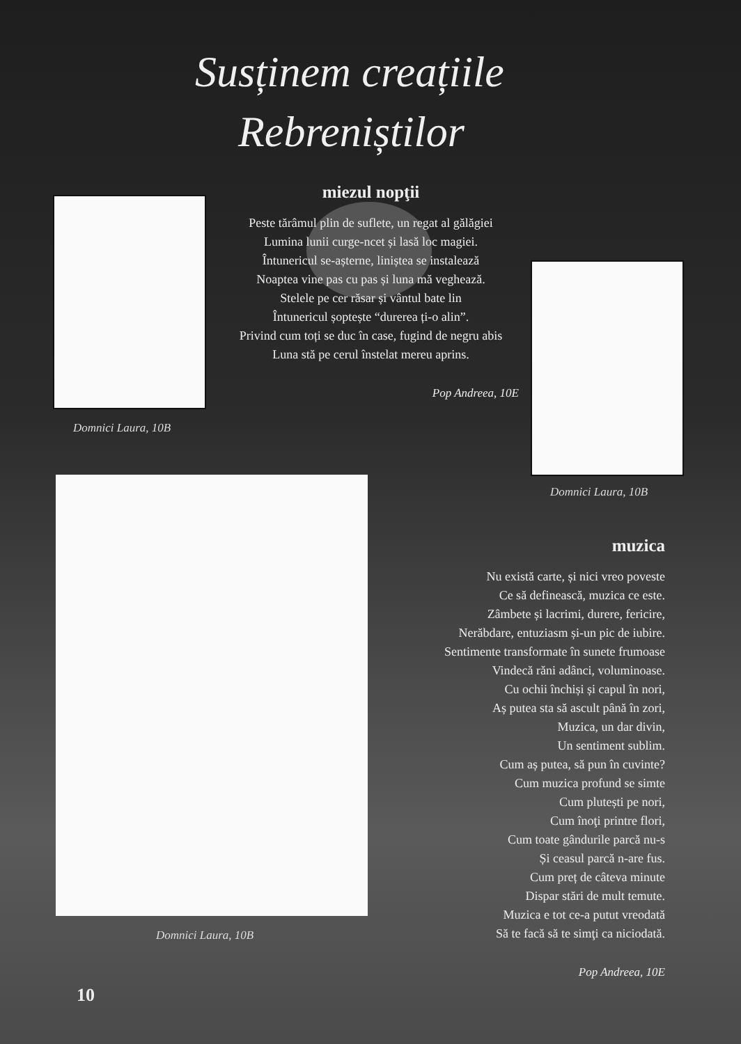Susținem creațiile
Rebreniștilor
Domnici Laura, 10B
miezul nopţii
Peste tărâmul plin de suflete, un regat al gălăgiei
Lumina lunii curge-ncet și lasă loc magiei.
Întunericul se-așterne, liniștea se instalează
Noaptea vine pas cu pas și luna mă veghează.
Stelele pe cer răsar și vântul bate lin
Întunericul șoptește “durerea ți-o alin”.
Privind cum toți se duc în case, fugind de negru abis
Luna stă pe cerul înstelat mereu aprins.
Pop Andreea, 10E
Domnici Laura, 10B
Domnici Laura, 10B
muzica
Nu există carte, și nici vreo poveste
Ce să definească, muzica ce este.
Zâmbete și lacrimi, durere, fericire,
Nerăbdare, entuziasm și-un pic de iubire.
Sentimente transformate în sunete frumoase
Vindecă răni adânci, voluminoase.
Cu ochii închiși și capul în nori,
Aș putea sta să ascult până în zori,
Muzica, un dar divin,
Un sentiment sublim.
Cum aș putea, să pun în cuvinte?
Cum muzica profund se simte
Cum plutești pe nori,
Cum înoţi printre flori,
Cum toate gândurile parcă nu-s
Și ceasul parcă n-are fus.
Cum preț de câteva minute
Dispar stări de mult temute.
Muzica e tot ce-a putut vreodată
Să te facă să te simţi ca niciodată.
Pop Andreea, 10E
10